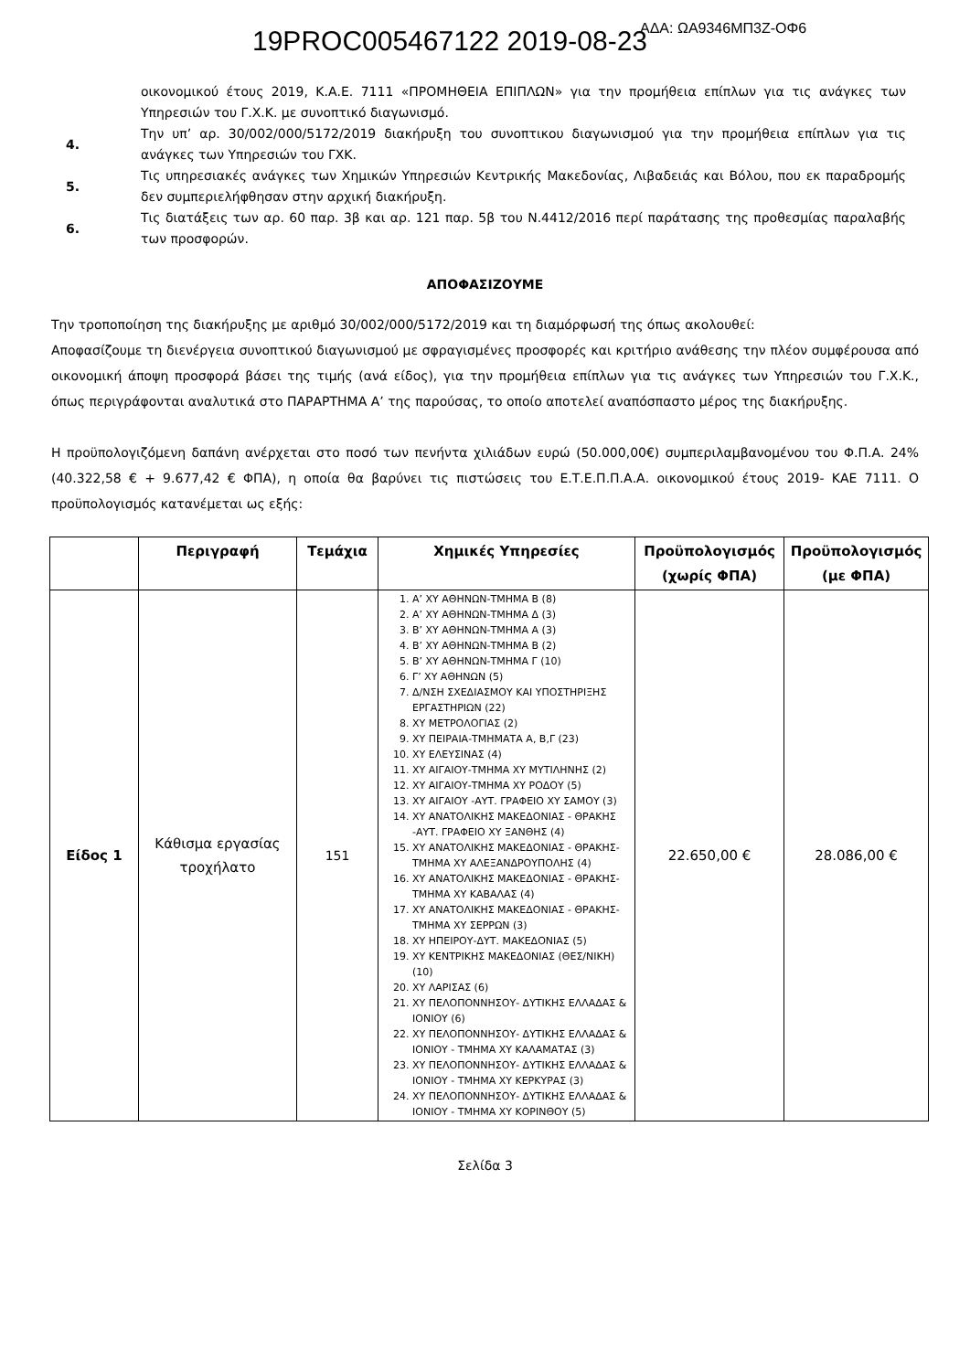19PROC005467122 2019-08-23
ΑΔΑ: ΩΑ9346ΜΠ3Ζ-ΟΦ6
οικονομικού έτους 2019, Κ.Α.Ε. 7111 «ΠΡΟΜΗΘΕΙΑ ΕΠΙΠΛΩΝ» για την προμήθεια επίπλων για τις ανάγκες των Υπηρεσιών του Γ.Χ.Κ. με συνοπτικό διαγωνισμό.
4.
Την υπ’ αρ. 30/002/000/5172/2019 διακήρυξη του συνοπτικου διαγωνισμού για την προμήθεια επίπλων για τις ανάγκες των Υπηρεσιών του ΓΧΚ.
5.
Τις υπηρεσιακές ανάγκες των Χημικών Υπηρεσιών Κεντρικής Μακεδονίας, Λιβαδειάς και Βόλου, που εκ παραδρομής δεν συμπεριελήφθησαν στην αρχική διακήρυξη.
6.
Τις διατάξεις των αρ. 60 παρ. 3β και αρ. 121 παρ. 5β του Ν.4412/2016 περί παράτασης της προθεσμίας παραλαβής των προσφορών.
ΑΠΟΦΑΣΙΖΟΥΜΕ
Την τροποποίηση της διακήρυξης με αριθμό 30/002/000/5172/2019 και τη διαμόρφωσή της όπως ακολουθεί:
Αποφασίζουμε τη διενέργεια συνοπτικού διαγωνισμού με σφραγισμένες προσφορές και κριτήριο ανάθεσης την πλέον συμφέρουσα από οικονομική άποψη προσφορά βάσει της τιμής (ανά είδος), για την προμήθεια επίπλων για τις ανάγκες των Υπηρεσιών του Γ.Χ.Κ., όπως περιγράφονται αναλυτικά στο ΠΑΡΑΡΤΗΜΑ Α’ της παρούσας, το οποίο αποτελεί αναπόσπαστο μέρος της διακήρυξης.
Η προϋπολογιζόμενη δαπάνη ανέρχεται στο ποσό των πενήντα χιλιάδων ευρώ (50.000,00€) συμπεριλαμβανομένου του Φ.Π.Α. 24% (40.322,58 € + 9.677,42 € ΦΠΑ), η οποία θα βαρύνει τις πιστώσεις του Ε.Τ.Ε.Π.Π.Α.Α. οικονομικού έτους 2019- ΚΑΕ 7111. Ο προϋπολογισμός κατανέμεται ως εξής:
| | Περιγραφή | Τεμάχια | Χημικές Υπηρεσίες | Προϋπολογισμός (χωρίς ΦΠΑ) | Προϋπολογισμός (με ΦΠΑ) |
| --- | --- | --- | --- | --- | --- |
| Είδος 1 | Κάθισμα εργασίας τροχήλατο | 151 | 1. Α’ ΧΥ ΑΘΗΝΩΝ-ΤΜΗΜΑ Β (8) 2. Α’ ΧΥ ΑΘΗΝΩΝ-ΤΜΗΜΑ Δ (3) 3. Β’ ΧΥ ΑΘΗΝΩΝ-ΤΜΗΜΑ Α (3) 4. Β’ ΧΥ ΑΘΗΝΩΝ-ΤΜΗΜΑ Β (2) 5. Β’ ΧΥ ΑΘΗΝΩΝ-ΤΜΗΜΑ Γ (10) 6. Γ’ ΧΥ ΑΘΗΝΩΝ (5) 7. Δ/ΝΣΗ ΣΧΕΔΙΑΣΜΟΥ ΚΑΙ ΥΠΟΣΤΗΡΙΞΗΣ ΕΡΓΑΣΤΗΡΙΩΝ (22) 8. ΧΥ ΜΕΤΡΟΛΟΓΙΑΣ (2) 9. ΧΥ ΠΕΙΡΑΙΑ-ΤΜΗΜΑΤΑ Α, Β,Γ (23) 10. ΧΥ ΕΛΕΥΣΙΝΑΣ (4) 11. ΧΥ ΑΙΓΑΙΟΥ-ΤΜΗΜΑ ΧΥ ΜΥΤΙΛΗΝΗΣ (2) 12. ΧΥ ΑΙΓΑΙΟΥ-ΤΜΗΜΑ ΧΥ ΡΟΔΟΥ (5) 13. ΧΥ ΑΙΓΑΙΟΥ -ΑΥΤ. ΓΡΑΦΕΙΟ ΧΥ ΣΑΜΟΥ (3) 14. ΧΥ ΑΝΑΤΟΛΙΚΗΣ ΜΑΚΕΔΟΝΙΑΣ - ΘΡΑΚΗΣ -ΑΥΤ. ΓΡΑΦΕΙΟ ΧΥ ΞΑΝΘΗΣ (4) 15. ΧΥ ΑΝΑΤΟΛΙΚΗΣ ΜΑΚΕΔΟΝΙΑΣ - ΘΡΑΚΗΣ- ΤΜΗΜΑ ΧΥ ΑΛΕΞΑΝΔΡΟΥΠΟΛΗΣ (4) 16. ΧΥ ΑΝΑΤΟΛΙΚΗΣ ΜΑΚΕΔΟΝΙΑΣ - ΘΡΑΚΗΣ- ΤΜΗΜΑ ΧΥ ΚΑΒΑΛΑΣ (4) 17. ΧΥ ΑΝΑΤΟΛΙΚΗΣ ΜΑΚΕΔΟΝΙΑΣ - ΘΡΑΚΗΣ- ΤΜΗΜΑ ΧΥ ΣΕΡΡΩΝ (3) 18. ΧΥ ΗΠΕΙΡΟΥ-ΔΥΤ. ΜΑΚΕΔΟΝΙΑΣ (5) 19. ΧΥ ΚΕΝΤΡΙΚΗΣ ΜΑΚΕΔΟΝΙΑΣ (ΘΕΣ/ΝΙΚΗ) (10) 20. ΧΥ ΛΑΡΙΣΑΣ (6) 21. ΧΥ ΠΕΛΟΠΟΝΝΗΣΟΥ- ΔΥΤΙΚΗΣ ΕΛΛΑΔΑΣ & ΙΟΝΙΟΥ (6) 22. ΧΥ ΠΕΛΟΠΟΝΝΗΣΟΥ- ΔΥΤΙΚΗΣ ΕΛΛΑΔΑΣ & ΙΟΝΙΟΥ - ΤΜΗΜΑ ΧΥ ΚΑΛΑΜΑΤΑΣ (3) 23. ΧΥ ΠΕΛΟΠΟΝΝΗΣΟΥ- ΔΥΤΙΚΗΣ ΕΛΛΑΔΑΣ & ΙΟΝΙΟΥ - ΤΜΗΜΑ ΧΥ ΚΕΡΚΥΡΑΣ (3) 24. ΧΥ ΠΕΛΟΠΟΝΝΗΣΟΥ- ΔΥΤΙΚΗΣ ΕΛΛΑΔΑΣ & ΙΟΝΙΟΥ - ΤΜΗΜΑ ΧΥ ΚΟΡΙΝΘΟΥ (5) | 22.650,00 € | 28.086,00 € |
Σελίδα 3